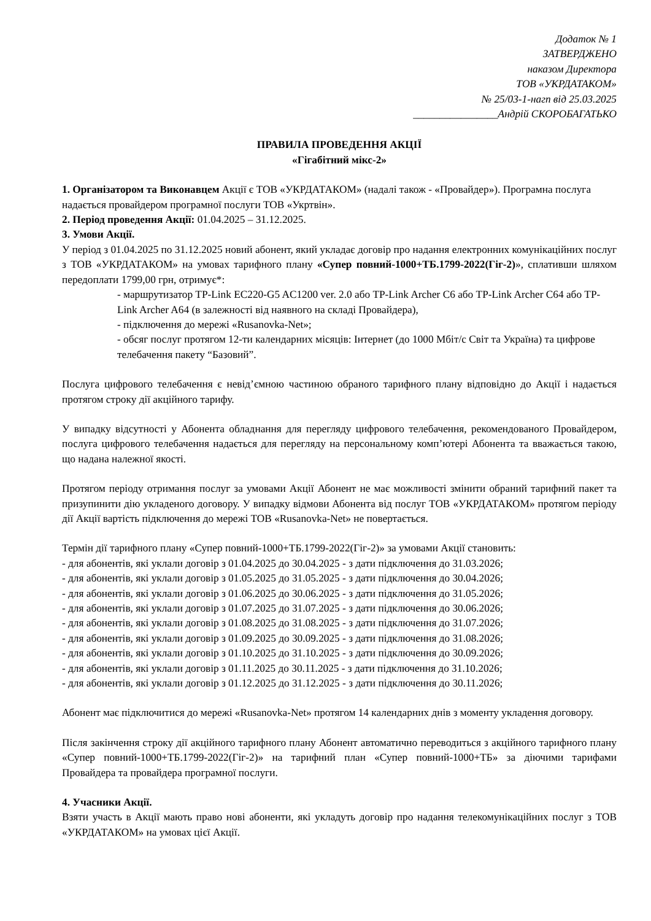Додаток № 1
ЗАТВЕРДЖЕНО
наказом Директора
ТОВ «УКРДАТАКОМ»
№ 25/03-1-нагп від 25.03.2025
________________Андрій СКОРОБАГАТЬКО
ПРАВИЛА ПРОВЕДЕННЯ АКЦІЇ
«Гігабітний мікс-2»
1. Організатором та Виконавцем Акції є ТОВ «УКРДАТАКОМ» (надалі також - «Провайдер»). Програмна послуга надається провайдером програмної послуги ТОВ «Укртвін».
2. Період проведення Акції: 01.04.2025 – 31.12.2025.
3. Умови Акції.
У період з 01.04.2025 по 31.12.2025 новий абонент, який укладає договір про надання електронних комунікаційних послуг з ТОВ «УКРДАТАКОМ» на умовах тарифного плану «Супер повний-1000+ТБ.1799-2022(Гіг-2)», сплативши шляхом передоплати 1799,00 грн, отримує*:
- маршрутизатор TP-Link EC220-G5 AC1200 ver. 2.0 або TP-Link Archer C6 або TP-Link Archer C64 або TP-Link Archer A64 (в залежності від наявного на складі Провайдера),
- підключення до мережі «Rusanovka-Net»;
- обсяг послуг протягом 12-ти календарних місяців: Інтернет (до 1000 Мбіт/с Світ та Україна) та цифрове телебачення пакету “Базовий”.
Послуга цифрового телебачення є невід’ємною частиною обраного тарифного плану відповідно до Акції і надається протягом строку дії акційного тарифу.
У випадку відсутності у Абонента обладнання для перегляду цифрового телебачення, рекомендованого Провайдером, послуга цифрового телебачення надається для перегляду на персональному комп’ютері Абонента та вважається такою, що надана належної якості.
Протягом періоду отримання послуг за умовами Акції Абонент не має можливості змінити обраний тарифний пакет та призупинити дію укладеного договору. У випадку відмови Абонента від послуг ТОВ «УКРДАТАКОМ» протягом періоду дії Акції вартість підключення до мережі ТОВ «Rusanovka-Net» не повертається.
Термін дії тарифного плану «Супер повний-1000+ТБ.1799-2022(Гіг-2)» за умовами Акції становить:
- для абонентів, які уклали договір з 01.04.2025 до 30.04.2025 - з дати підключення до 31.03.2026;
- для абонентів, які уклали договір з 01.05.2025 до 31.05.2025 - з дати підключення до 30.04.2026;
- для абонентів, які уклали договір з 01.06.2025 до 30.06.2025 - з дати підключення до 31.05.2026;
- для абонентів, які уклали договір з 01.07.2025 до 31.07.2025 - з дати підключення до 30.06.2026;
- для абонентів, які уклали договір з 01.08.2025 до 31.08.2025 - з дати підключення до 31.07.2026;
- для абонентів, які уклали договір з 01.09.2025 до 30.09.2025 - з дати підключення до 31.08.2026;
- для абонентів, які уклали договір з 01.10.2025 до 31.10.2025 - з дати підключення до 30.09.2026;
- для абонентів, які уклали договір з 01.11.2025 до 30.11.2025 - з дати підключення до 31.10.2026;
- для абонентів, які уклали договір з 01.12.2025 до 31.12.2025 - з дати підключення до 30.11.2026;
Абонент має підключитися до мережі «Rusanovka-Net» протягом 14 календарних днів з моменту укладення договору.
Після закінчення строку дії акційного тарифного плану Абонент автоматично переводиться з акційного тарифного плану «Супер повний-1000+ТБ.1799-2022(Гіг-2)» на тарифний план «Супер повний-1000+ТБ» за діючими тарифами Провайдера та провайдера програмної послуги.
4. Учасники Акції.
Взяти участь в Акції мають право нові абоненти, які укладуть договір про надання телекомунікаційних послуг з ТОВ «УКРДАТАКОМ» на умовах цієї Акції.